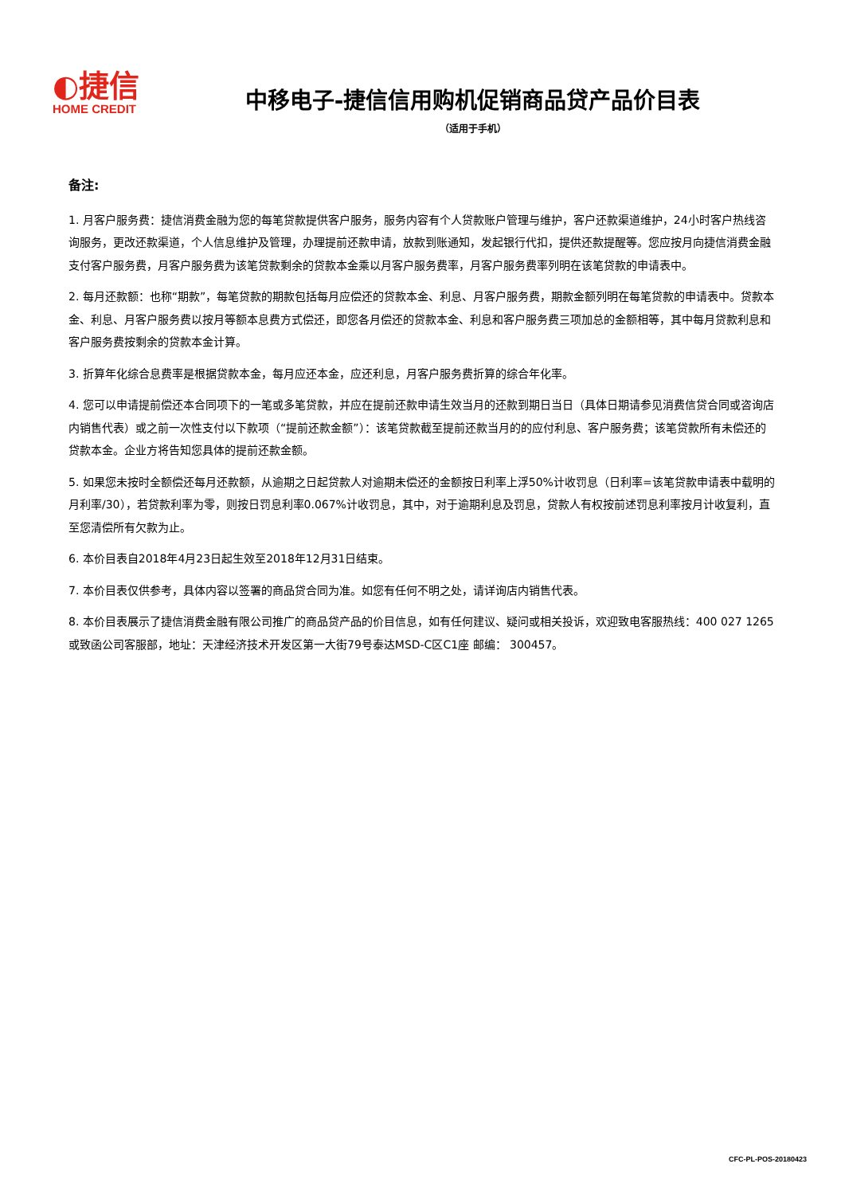◐捷信
HOME CREDIT
中移电子-捷信信用购机促销商品贷产品价目表
（适用于手机）
备注:
1. 月客户服务费：捷信消费金融为您的每笔贷款提供客户服务，服务内容有个人贷款账户管理与维护，客户还款渠道维护，24小时客户热线咨询服务，更改还款渠道，个人信息维护及管理，办理提前还款申请，放款到账通知，发起银行代扣，提供还款提醒等。您应按月向捷信消费金融支付客户服务费，月客户服务费为该笔贷款剩余的贷款本金乘以月客户服务费率，月客户服务费率列明在该笔贷款的申请表中。
2. 每月还款额：也称“期款”，每笔贷款的期款包括每月应偿还的贷款本金、利息、月客户服务费，期款金额列明在每笔贷款的申请表中。贷款本金、利息、月客户服务费以按月等额本息费方式偿还，即您各月偿还的贷款本金、利息和客户服务费三项加总的金额相等，其中每月贷款利息和客户服务费按剩余的贷款本金计算。
3. 折算年化综合息费率是根据贷款本金，每月应还本金，应还利息，月客户服务费折算的综合年化率。
4. 您可以申请提前偿还本合同项下的一笔或多笔贷款，并应在提前还款申请生效当月的还款到期日当日（具体日期请参见消费信贷合同或咨询店内销售代表）或之前一次性支付以下款项（“提前还款金额”）：该笔贷款截至提前还款当月的的应付利息、客户服务费；该笔贷款所有未偿还的贷款本金。企业方将告知您具体的提前还款金额。
5. 如果您未按时全额偿还每月还款额，从逾期之日起贷款人对逾期未偿还的金额按日利率上浮50%计收罚息（日利率=该笔贷款申请表中载明的月利率/30），若贷款利率为零，则按日罚息利率0.067%计收罚息，其中，对于逾期利息及罚息，贷款人有权按前述罚息利率按月计收复利，直至您清偿所有欠款为止。
6. 本价目表自2018年4月23日起生效至2018年12月31日结束。
7. 本价目表仅供参考，具体内容以签署的商品贷合同为准。如您有任何不明之处，请详询店内销售代表。
8. 本价目表展示了捷信消费金融有限公司推广的商品贷产品的价目信息，如有任何建议、疑问或相关投诉，欢迎致电客服热线：400 027 1265 或致函公司客服部，地址：天津经济技术开发区第一大街79号泰达MSD-C区C1座 邮编： 300457。
CFC-PL-POS-20180423